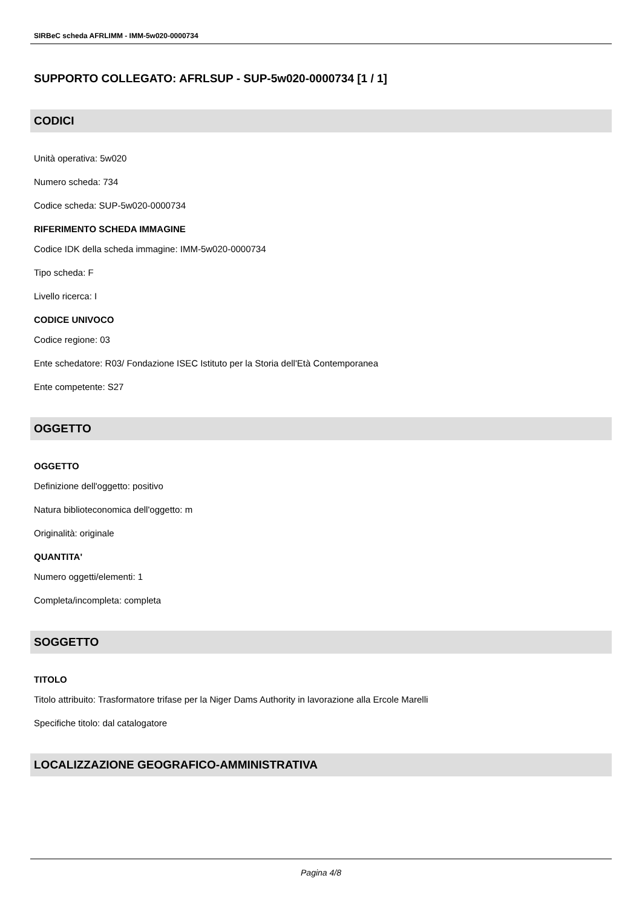SIRBeC scheda AFRLIMM - IMM-5w020-0000734
SUPPORTO COLLEGATO: AFRLSUP - SUP-5w020-0000734 [1 / 1]
CODICI
Unità operativa: 5w020
Numero scheda: 734
Codice scheda: SUP-5w020-0000734
RIFERIMENTO SCHEDA IMMAGINE
Codice IDK della scheda immagine: IMM-5w020-0000734
Tipo scheda: F
Livello ricerca: I
CODICE UNIVOCO
Codice regione: 03
Ente schedatore: R03/ Fondazione ISEC Istituto per la Storia dell'Età Contemporanea
Ente competente: S27
OGGETTO
OGGETTO
Definizione dell'oggetto: positivo
Natura biblioteconomica dell'oggetto: m
Originalità: originale
QUANTITA'
Numero oggetti/elementi: 1
Completa/incompleta: completa
SOGGETTO
TITOLO
Titolo attribuito: Trasformatore trifase per la Niger Dams Authority in lavorazione alla Ercole Marelli
Specifiche titolo: dal catalogatore
LOCALIZZAZIONE GEOGRAFICO-AMMINISTRATIVA
Pagina 4/8